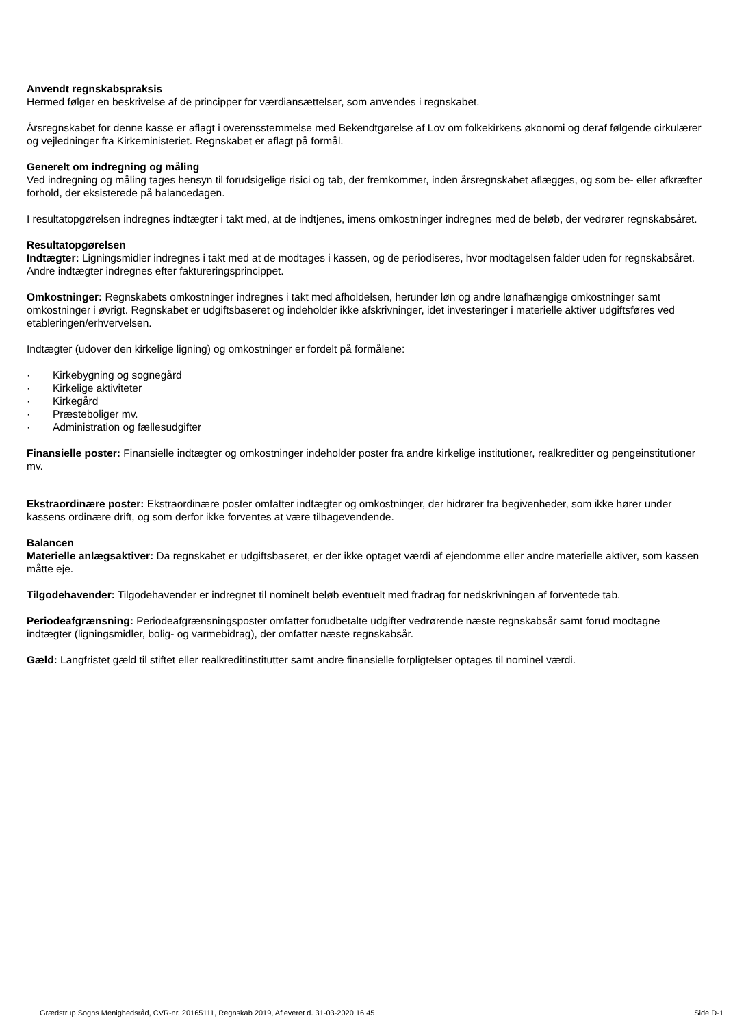Anvendt regnskabspraksis
Hermed følger en beskrivelse af de principper for værdiansættelser, som anvendes i regnskabet.
Årsregnskabet for denne kasse er aflagt i overensstemmelse med Bekendtgørelse af Lov om folkekirkens økonomi og deraf følgende cirkulærer og vejledninger fra Kirkeministeriet. Regnskabet er aflagt på formål.
Generelt om indregning og måling
Ved indregning og måling tages hensyn til forudsigelige risici og tab, der fremkommer, inden årsregnskabet aflægges, og som be- eller afkræfter forhold, der eksisterede på balancedagen.
I resultatopgørelsen indregnes indtægter i takt med, at de indtjenes, imens omkostninger indregnes med de beløb, der vedrører regnskabsåret.
Resultatopgørelsen
Indtægter: Ligningsmidler indregnes i takt med at de modtages i kassen, og de periodiseres, hvor modtagelsen falder uden for regnskabsåret. Andre indtægter indregnes efter faktureringsprincippet.
Omkostninger: Regnskabets omkostninger indregnes i takt med afholdelsen, herunder løn og andre lønafhængige omkostninger samt omkostninger i øvrigt. Regnskabet er udgiftsbaseret og indeholder ikke afskrivninger, idet investeringer i materielle aktiver udgiftsføres ved etableringen/erhvervelsen.
Indtægter (udover den kirkelige ligning) og omkostninger er fordelt på formålene:
· Kirkebygning og sognegård
· Kirkelige aktiviteter
· Kirkegård
· Præsteboliger mv.
· Administration og fællesudgifter
Finansielle poster: Finansielle indtægter og omkostninger indeholder poster fra andre kirkelige institutioner, realkreditter og pengeinstitutioner mv.
Ekstraordinære poster: Ekstraordinære poster omfatter indtægter og omkostninger, der hidrører fra begivenheder, som ikke hører under kassens ordinære drift, og som derfor ikke forventes at være tilbagevendende.
Balancen
Materielle anlægsaktiver: Da regnskabet er udgiftsbaseret, er der ikke optaget værdi af ejendomme eller andre materielle aktiver, som kassen måtte eje.
Tilgodehavender: Tilgodehavender er indregnet til nominelt beløb eventuelt med fradrag for nedskrivningen af forventede tab.
Periodeafgrænsning: Periodeafgrænsningsposter omfatter forudbetalte udgifter vedrørende næste regnskabsår samt forud modtagne indtægter (ligningsmidler, bolig- og varmebidrag), der omfatter næste regnskabsår.
Gæld: Langfristet gæld til stiftet eller realkreditinstitutter samt andre finansielle forpligtelser optages til nominel værdi.
Grædstrup Sogns Menighedsråd, CVR-nr. 20165111, Regnskab 2019, Afleveret d. 31-03-2020 16:45 Side D-1